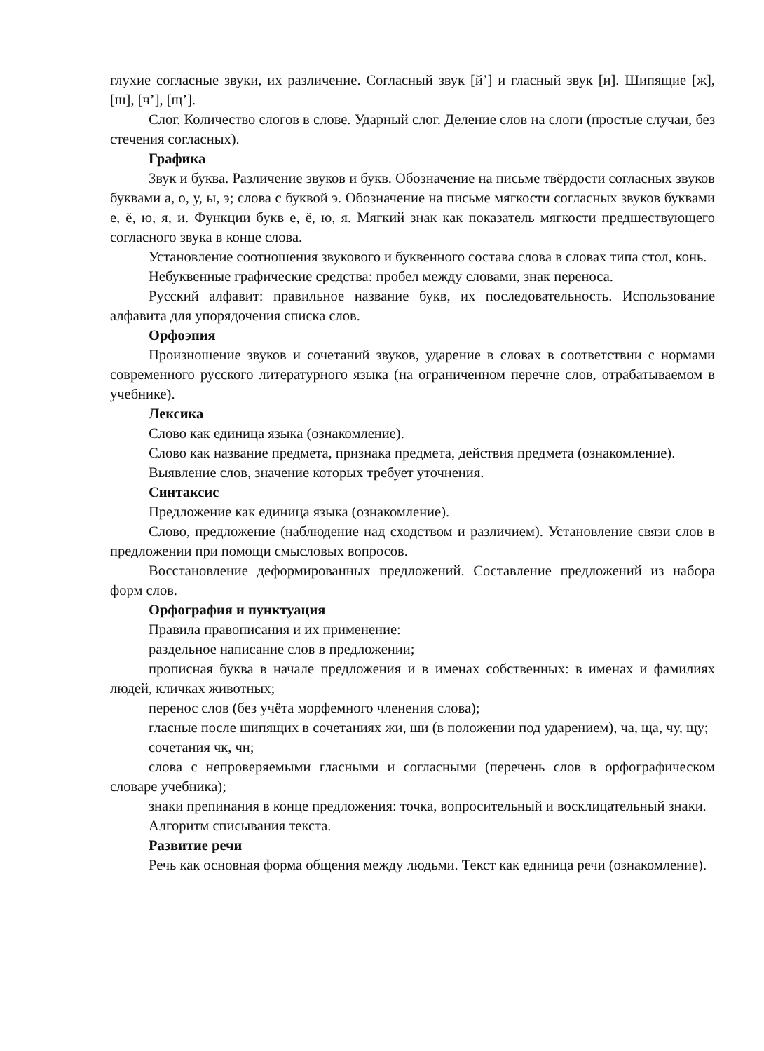глухие согласные звуки, их различение. Согласный звук [й’] и гласный звук [и]. Шипящие [ж], [ш], [ч’], [щ’].
Слог. Количество слогов в слове. Ударный слог. Деление слов на слоги (простые случаи, без стечения согласных).
Графика
Звук и буква. Различение звуков и букв. Обозначение на письме твёрдости согласных звуков буквами а, о, у, ы, э; слова с буквой э. Обозначение на письме мягкости согласных звуков буквами е, ё, ю, я, и. Функции букв е, ё, ю, я. Мягкий знак как показатель мягкости предшествующего согласного звука в конце слова.
Установление соотношения звукового и буквенного состава слова в словах типа стол, конь.
Небуквенные графические средства: пробел между словами, знак переноса.
Русский алфавит: правильное название букв, их последовательность. Использование алфавита для упорядочения списка слов.
Орфоэпия
Произношение звуков и сочетаний звуков, ударение в словах в соответствии с нормами современного русского литературного языка (на ограниченном перечне слов, отрабатываемом в учебнике).
Лексика
Слово как единица языка (ознакомление).
Слово как название предмета, признака предмета, действия предмета (ознакомление).
Выявление слов, значение которых требует уточнения.
Синтаксис
Предложение как единица языка (ознакомление).
Слово, предложение (наблюдение над сходством и различием). Установление связи слов в предложении при помощи смысловых вопросов.
Восстановление деформированных предложений. Составление предложений из набора форм слов.
Орфография и пунктуация
Правила правописания и их применение:
раздельное написание слов в предложении;
прописная буква в начале предложения и в именах собственных: в именах и фамилиях людей, кличках животных;
перенос слов (без учёта морфемного членения слова);
гласные после шипящих в сочетаниях жи, ши (в положении под ударением), ча, ща, чу, щу;
сочетания чк, чн;
слова с непроверяемыми гласными и согласными (перечень слов в орфографическом словаре учебника);
знаки препинания в конце предложения: точка, вопросительный и восклицательный знаки.
Алгоритм списывания текста.
Развитие речи
Речь как основная форма общения между людьми. Текст как единица речи (ознакомление).